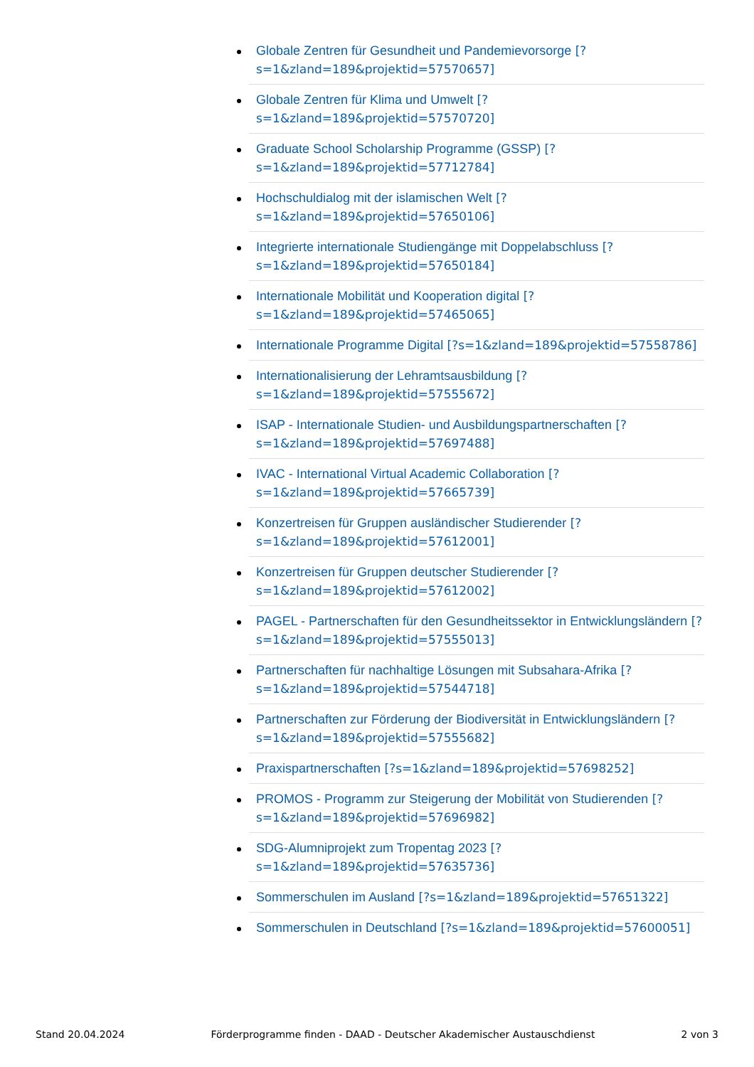Globale Zentren für Gesundheit und Pandemievorsorge [?s=1&zland=189&projektid=57570657]
Globale Zentren für Klima und Umwelt [?s=1&zland=189&projektid=57570720]
Graduate School Scholarship Programme (GSSP) [?s=1&zland=189&projektid=57712784]
Hochschuldialog mit der islamischen Welt [?s=1&zland=189&projektid=57650106]
Integrierte internationale Studiengänge mit Doppelabschluss [?s=1&zland=189&projektid=57650184]
Internationale Mobilität und Kooperation digital [?s=1&zland=189&projektid=57465065]
Internationale Programme Digital [?s=1&zland=189&projektid=57558786]
Internationalisierung der Lehramtsausbildung [?s=1&zland=189&projektid=57555672]
ISAP - Internationale Studien- und Ausbildungspartnerschaften [?s=1&zland=189&projektid=57697488]
IVAC - International Virtual Academic Collaboration [?s=1&zland=189&projektid=57665739]
Konzertreisen für Gruppen ausländischer Studierender [?s=1&zland=189&projektid=57612001]
Konzertreisen für Gruppen deutscher Studierender [?s=1&zland=189&projektid=57612002]
PAGEL - Partnerschaften für den Gesundheitssektor in Entwicklungsländern [?s=1&zland=189&projektid=57555013]
Partnerschaften für nachhaltige Lösungen mit Subsahara-Afrika [?s=1&zland=189&projektid=57544718]
Partnerschaften zur Förderung der Biodiversität in Entwicklungsländern [?s=1&zland=189&projektid=57555682]
Praxispartnerschaften [?s=1&zland=189&projektid=57698252]
PROMOS - Programm zur Steigerung der Mobilität von Studierenden [?s=1&zland=189&projektid=57696982]
SDG-Alumniprojekt zum Tropentag 2023 [?s=1&zland=189&projektid=57635736]
Sommerschulen im Ausland [?s=1&zland=189&projektid=57651322]
Sommerschulen in Deutschland [?s=1&zland=189&projektid=57600051]
Stand 20.04.2024 Förderprogramme finden - DAAD - Deutscher Akademischer Austauschdienst 2 von 3